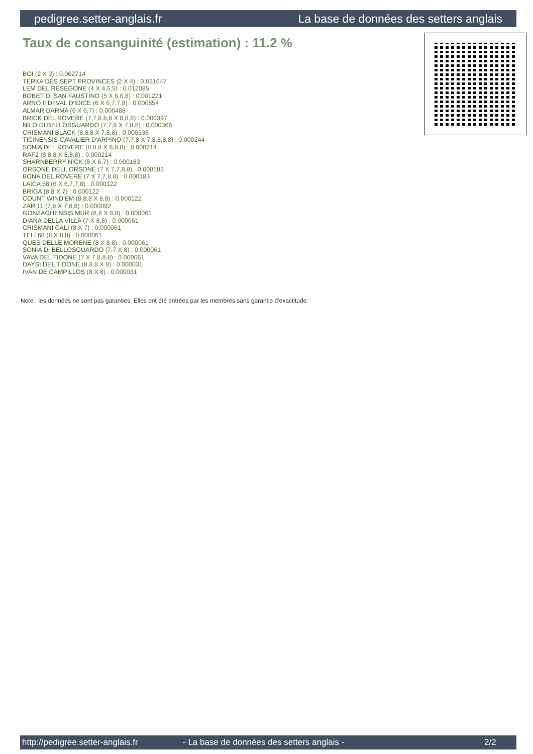pedigree.setter-anglais.fr La base de données des setters anglais
Taux de consanguinité (estimation) : 11.2 %
BOI (2 X 3) : 0.062714
TERKA DES SEPT PROVINCES (2 X 4) : 0.031647
LEM DEL RESEGONE (4 X 4,5,5) : 0.012085
BOBET DI SAN FAUSTINO (5 X 6,6,8) : 0.001221
ARNO II DI VAL D'IDICE (6 X 6,7,7,8) : 0.000854
ALMAR DARMA (6 X 6,7) : 0.000488
BRICK DEL ROVERE (7,7,8,8,8 X 8,8,8) : 0.000397
NILO DI BELLOSGUARDO (7,7,8 X 7,8,8) : 0.000366
CRISMANI BLACK (8,8,8 X 7,8,8) : 0.000336
TICINENSIS CAVALIER D'ARPINO (7,7,8 X 7,8,8,8,8) : 0.000244
SONIA DEL ROVERE (8,8,8 X 8,8,8) : 0.000214
RAF2 (8,8,8 X 8,8,8) : 0.000214
SHARNBERRY NICK (8 X 6,7) : 0.000183
ORSONE DELL ORSONE (7 X 7,7,8,8) : 0.000183
BONA DEL ROVERE (7 X 7,7,8,8) : 0.000183
LAICA 58 (6 X 6,7,7,8) : 0.000122
BRIGA (8,8 X 7) : 0.000122
COUNT WIND'EM (8,8,8 X 8,8) : 0.000122
ZAR 11 (7,8 X 7,8,8) : 0.000092
GONZAGHENSIS MUR (8,8 X 8,8) : 0.000061
DIANA DELLA VILLA (7 X 8,8) : 0.000061
CRISMANI CALI (8 X 7) : 0.000061
TELL68 (8 X 8,8) : 0.000061
QUES DELLE MORENE (8 X 8,8) : 0.000061
SONIA DI BELLOSGUARDO (7,7 X 8) : 0.000061
VAVA DEL TIDONE (7 X 7,8,8,8) : 0.000061
DAYSI DEL TIDONE (8,8,8 X 8) : 0.000031
IVAN DE CAMPILLOS (8 X 8) : 0.000031
Note : les données ne sont pas garanties. Elles ont été entrées par les membres sans garantie d'exactitude.
http://pedigree.setter-anglais.fr - La base de données des setters anglais - 2/2